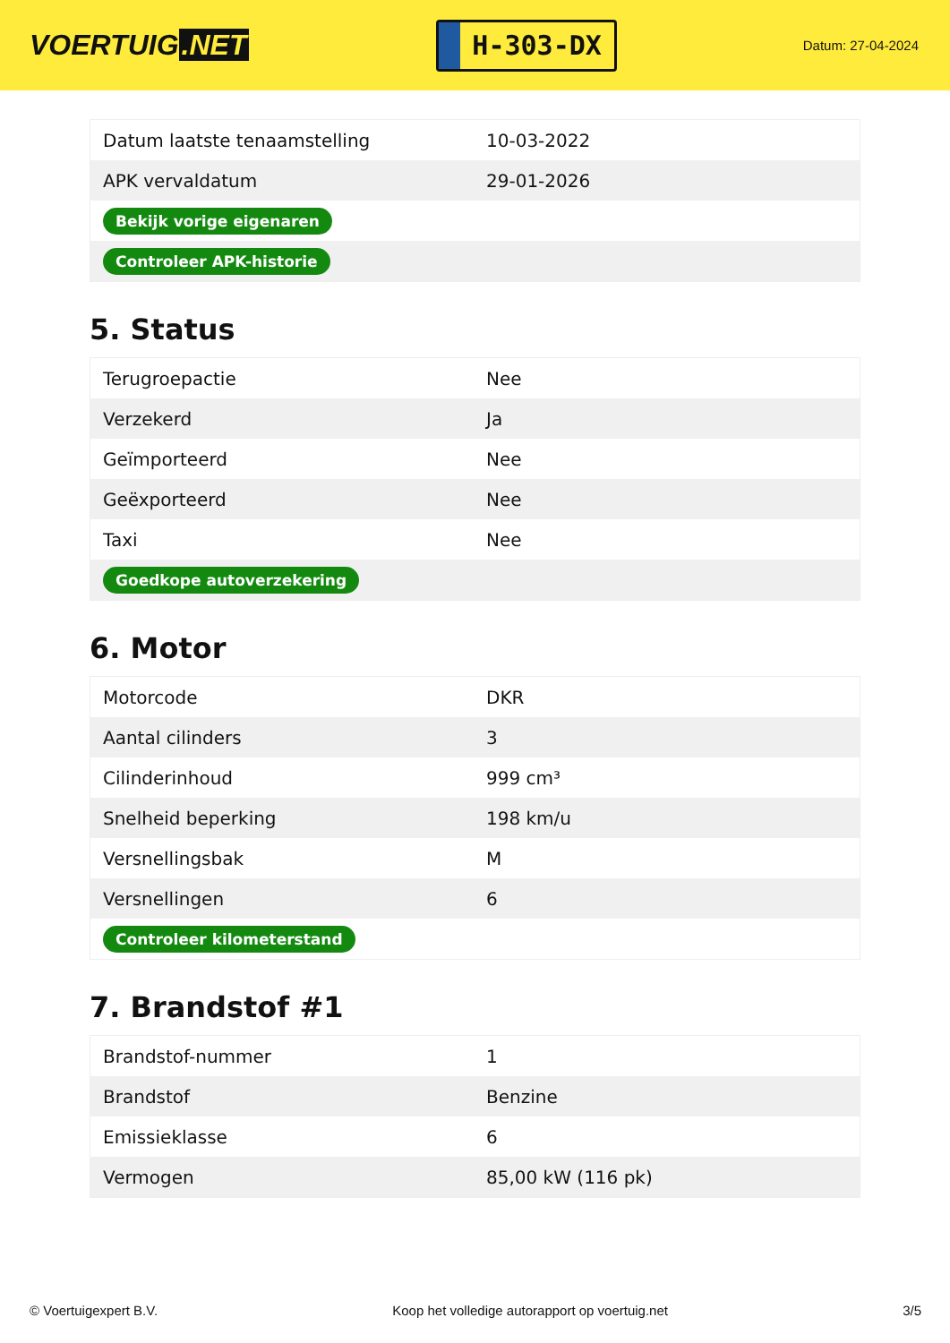VOERTUIG.NET
H-303-DX
Datum: 27-04-2024
| Datum laatste tenaamstelling | 10-03-2022 |
| APK vervaldatum | 29-01-2026 |
| Bekijk vorige eigenaren | |
| Controleer APK-historie | |
5. Status
| Terugroepactie | Nee |
| Verzekerd | Ja |
| Geïmporteerd | Nee |
| Geëxporteerd | Nee |
| Taxi | Nee |
| Goedkope autoverzekering | |
6. Motor
| Motorcode | DKR |
| Aantal cilinders | 3 |
| Cilinderinhoud | 999 cm³ |
| Snelheid beperking | 198 km/u |
| Versnellingsbak | M |
| Versnellingen | 6 |
| Controleer kilometerstand | |
7. Brandstof #1
| Brandstof-nummer | 1 |
| Brandstof | Benzine |
| Emissieklasse | 6 |
| Vermogen | 85,00 kW (116 pk) |
© Voertuigexpert B.V. Koop het volledige autorapport op voertuig.net 3/5